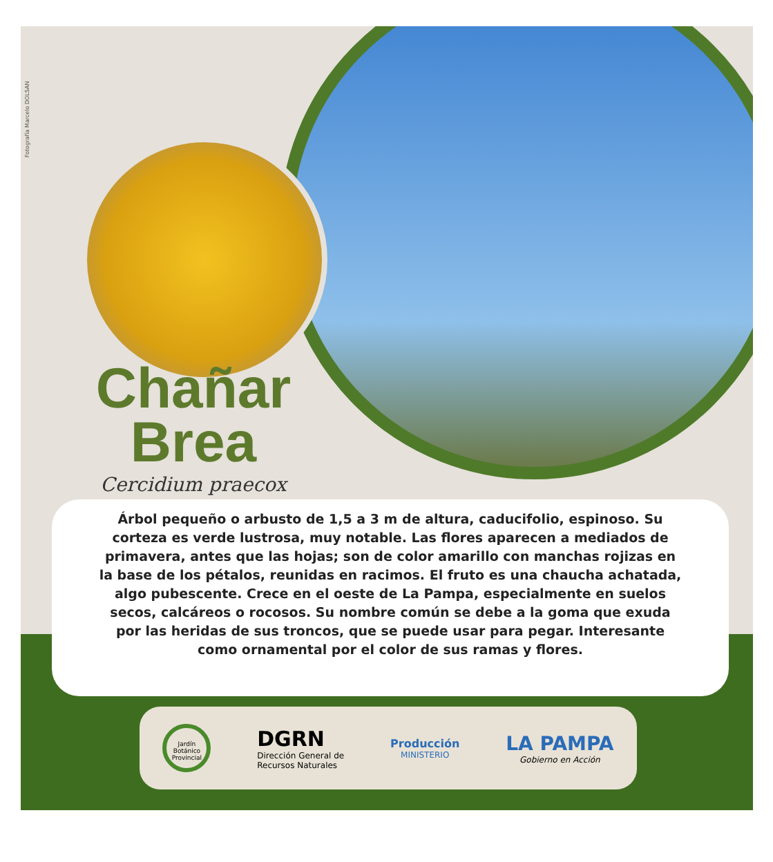Fotografía Marcelo DOLSAN
Chañar
Brea
Cercidium praecox
Árbol pequeño o arbusto de 1,5 a 3 m de altura, caducifolio, espinoso. Su
corteza es verde lustrosa, muy notable. Las flores aparecen a mediados de
primavera, antes que las hojas; son de color amarillo con manchas rojizas en
la base de los pétalos, reunidas en racimos. El fruto es una chaucha achatada,
algo pubescente. Crece en el oeste de La Pampa, especialmente en suelos
secos, calcáreos o rocosos. Su nombre común se debe a la goma que exuda
por las heridas de sus troncos, que se puede usar para pegar. Interesante
como ornamental por el color de sus ramas y flores.
Jardín Botánico Provincial
DGRN
Dirección General de
Recursos Naturales
Producción
MINISTERIO
LA PAMPA
Gobierno en Acción